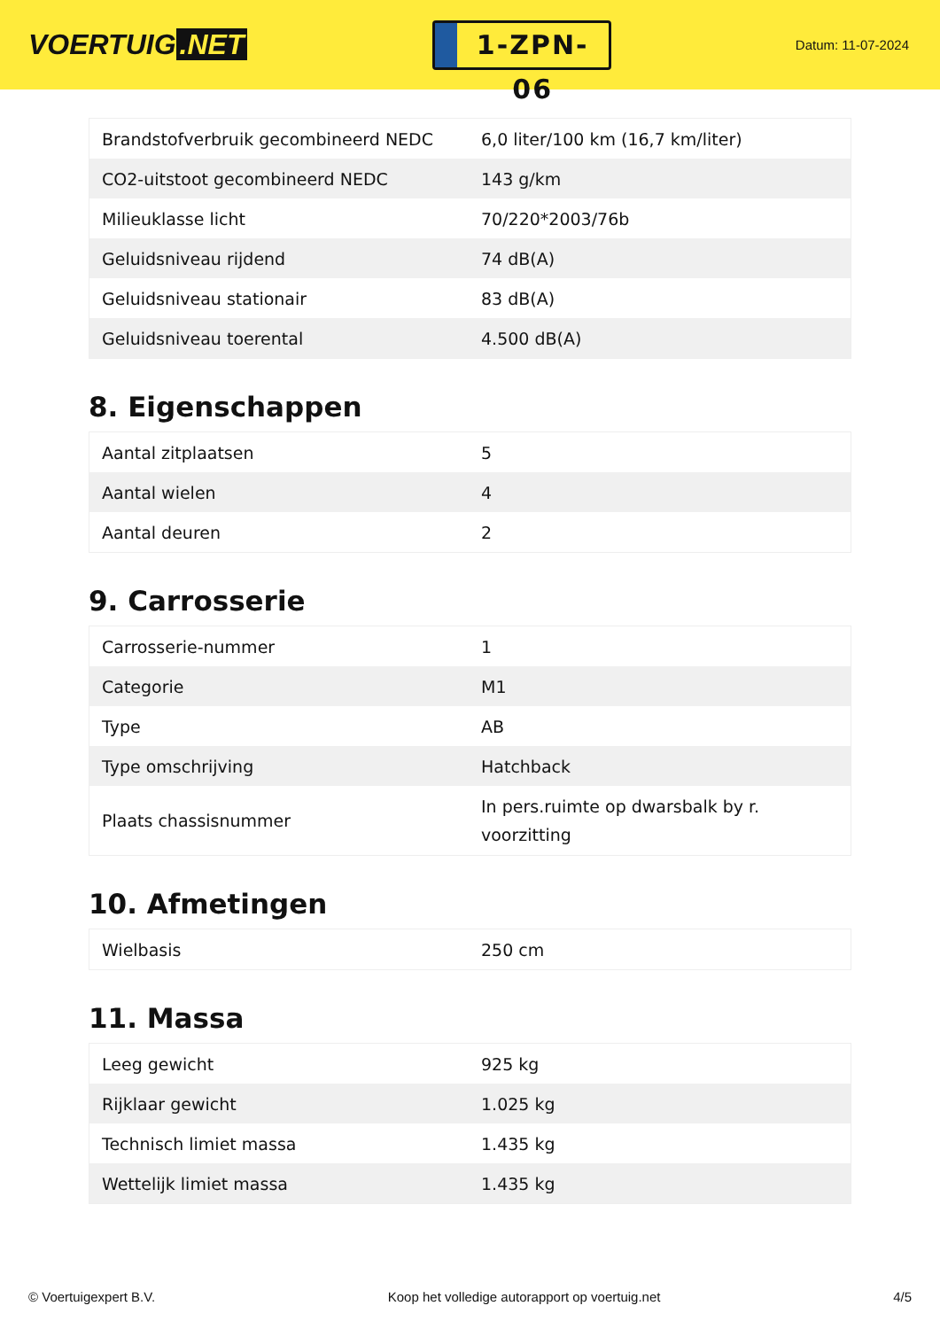VOERTUIG.NET
1-ZPN-06
Datum: 11-07-2024
| Brandstofverbruik gecombineerd NEDC | 6,0 liter/100 km (16,7 km/liter) |
| CO2-uitstoot gecombineerd NEDC | 143 g/km |
| Milieuklasse licht | 70/220*2003/76b |
| Geluidsniveau rijdend | 74 dB(A) |
| Geluidsniveau stationair | 83 dB(A) |
| Geluidsniveau toerental | 4.500 dB(A) |
8. Eigenschappen
| Aantal zitplaatsen | 5 |
| Aantal wielen | 4 |
| Aantal deuren | 2 |
9. Carrosserie
| Carrosserie-nummer | 1 |
| Categorie | M1 |
| Type | AB |
| Type omschrijving | Hatchback |
| Plaats chassisnummer | In pers.ruimte op dwarsbalk by r. voorzitting |
10. Afmetingen
| Wielbasis | 250 cm |
11. Massa
| Leeg gewicht | 925 kg |
| Rijklaar gewicht | 1.025 kg |
| Technisch limiet massa | 1.435 kg |
| Wettelijk limiet massa | 1.435 kg |
© Voertuigexpert B.V. Koop het volledige autorapport op voertuig.net 4/5